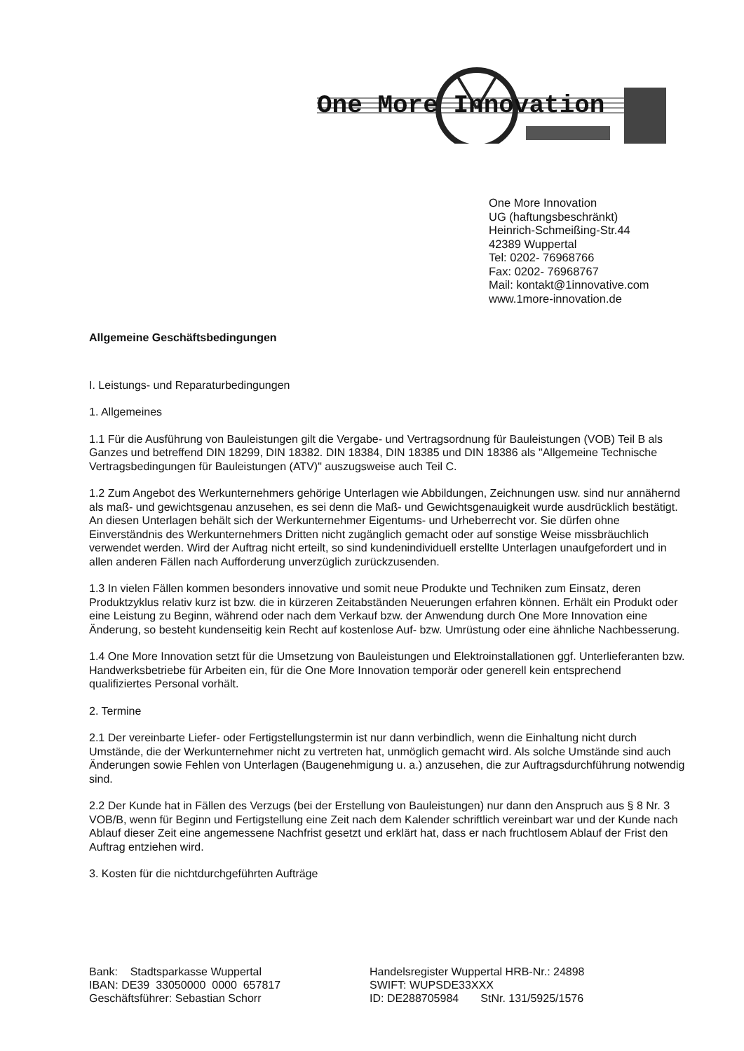One More Innovation
One More Innovation
UG (haftungsbeschränkt)
Heinrich-Schmeißing-Str.44
42389 Wuppertal
Tel: 0202- 76968766
Fax: 0202- 76968767
Mail: kontakt@1innovative.com
www.1more-innovation.de
Allgemeine Geschäftsbedingungen
I. Leistungs- und Reparaturbedingungen
1. Allgemeines
1.1 Für die Ausführung von Bauleistungen gilt die Vergabe- und Vertragsordnung für Bauleistungen (VOB) Teil B als Ganzes und betreffend DIN 18299, DIN 18382. DIN 18384, DIN 18385 und DIN 18386 als "Allgemeine Technische Vertragsbedingungen für Bauleistungen (ATV)" auszugsweise auch Teil C.
1.2 Zum Angebot des Werkunternehmers gehörige Unterlagen wie Abbildungen, Zeichnungen usw. sind nur annähernd als maß- und gewichtsgenau anzusehen, es sei denn die Maß- und Gewichtsgenauigkeit wurde ausdrücklich bestätigt. An diesen Unterlagen behält sich der Werkunternehmer Eigentums- und Urheberrecht vor. Sie dürfen ohne Einverständnis des Werkunternehmers Dritten nicht zugänglich gemacht oder auf sonstige Weise missbräuchlich verwendet werden. Wird der Auftrag nicht erteilt, so sind kundenindividuell erstellte Unterlagen unaufgefordert und in allen anderen Fällen nach Aufforderung unverzüglich zurückzusenden.
1.3 In vielen Fällen kommen besonders innovative und somit neue Produkte und Techniken zum Einsatz, deren Produktzyklus relativ kurz ist bzw. die in kürzeren Zeitabständen Neuerungen erfahren können. Erhält ein Produkt oder eine Leistung zu Beginn, während oder nach dem Verkauf bzw. der Anwendung durch One More Innovation eine Änderung, so besteht kundenseitig kein Recht auf kostenlose Auf- bzw. Umrüstung oder eine ähnliche Nachbesserung.
1.4 One More Innovation setzt für die Umsetzung von Bauleistungen und Elektroinstallationen ggf. Unterlieferanten bzw. Handwerksbetriebe für Arbeiten ein, für die One More Innovation temporär oder generell kein entsprechend qualifiziertes Personal vorhält.
2. Termine
2.1 Der vereinbarte Liefer- oder Fertigstellungstermin ist nur dann verbindlich, wenn die Einhaltung nicht durch Umstände, die der Werkunternehmer nicht zu vertreten hat, unmöglich gemacht wird. Als solche Umstände sind auch Änderungen sowie Fehlen von Unterlagen (Baugenehmigung u. a.) anzusehen, die zur Auftragsdurchführung notwendig sind.
2.2 Der Kunde hat in Fällen des Verzugs (bei der Erstellung von Bauleistungen) nur dann den Anspruch aus § 8 Nr. 3 VOB/B, wenn für Beginn und Fertigstellung eine Zeit nach dem Kalender schriftlich vereinbart war und der Kunde nach Ablauf dieser Zeit eine angemessene Nachfrist gesetzt und erklärt hat, dass er nach fruchtlosem Ablauf der Frist den Auftrag entziehen wird.
3. Kosten für die nichtdurchgeführten Aufträge
Bank: Stadtsparkasse Wuppertal
IBAN: DE39 33050000 0000 657817
Geschäftsführer: Sebastian Schorr
Handelsregister Wuppertal HRB-Nr.: 24898
SWIFT: WUPSDE33XXX
ID: DE288705984 StNr. 131/5925/1576